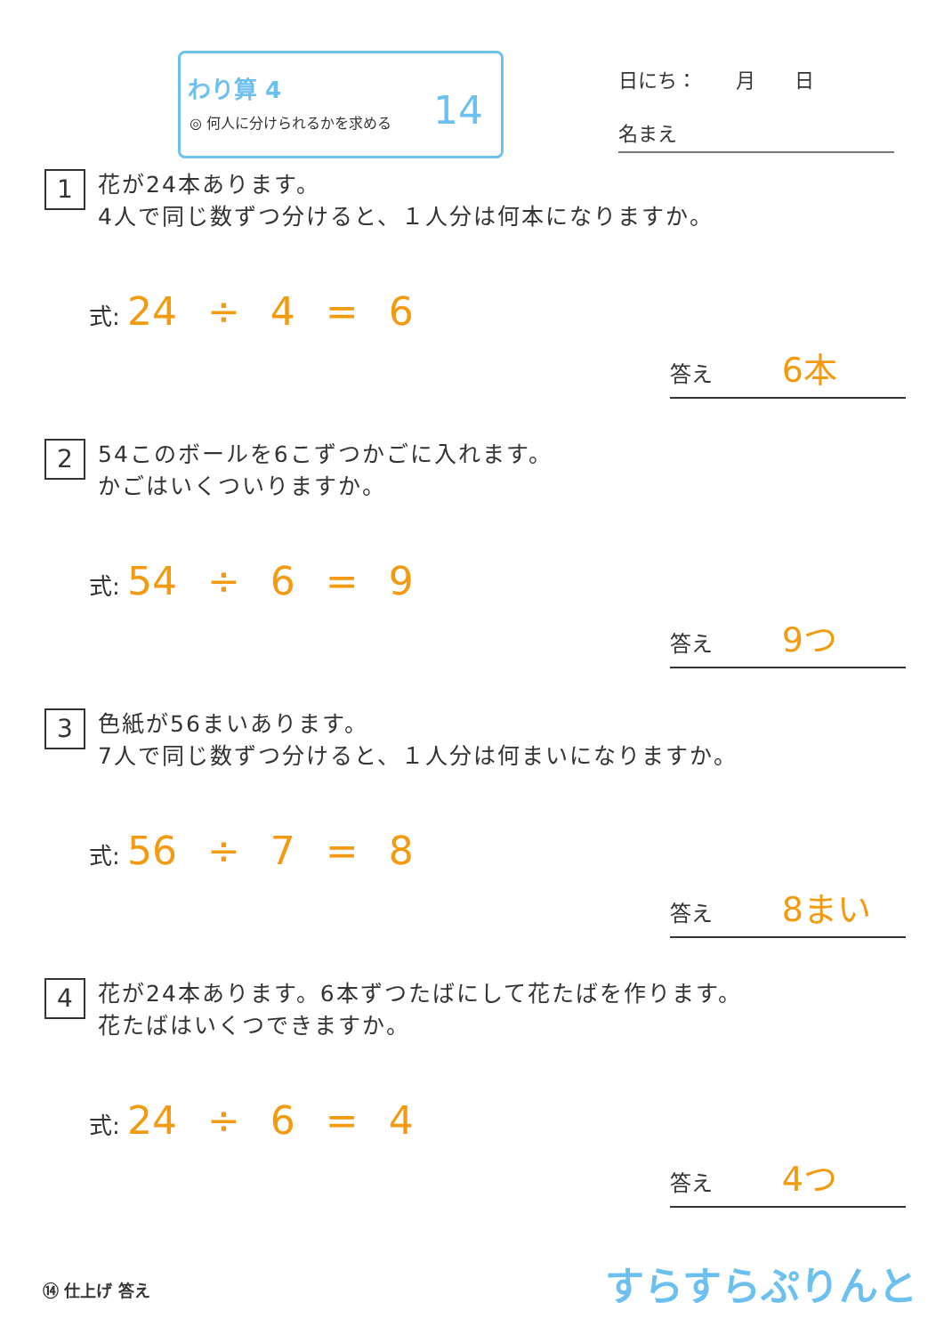わり算 4
◎ 何人に分けられるかを求める
14
日にち：　　月　　日
名まえ
1 花が24本あります。
4人で同じ数ずつ分けると、１人分は何本になりますか。
式: 24 ÷ 4 = 6
答え 6本
2 54このボールを6こずつかごに入れます。
かごはいくついりますか。
式: 54 ÷ 6 = 9
答え 9つ
3 色紙が56まいあります。
7人で同じ数ずつ分けると、１人分は何まいになりますか。
式: 56 ÷ 7 = 8
答え 8まい
4 花が24本あります。6本ずつたばにして花たばを作ります。
花たばはいくつできますか。
式: 24 ÷ 6 = 4
答え 4つ
⑭ 仕上げ 答え すらすらぷりんと